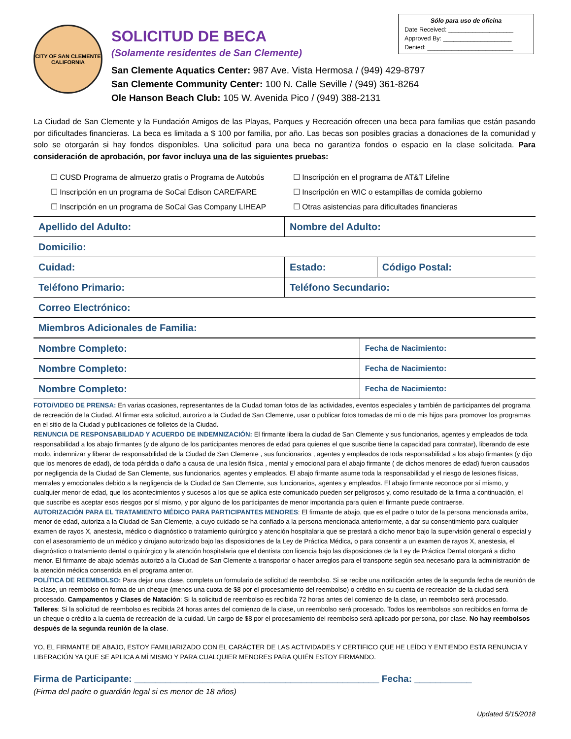Sólo para uso de oficina
Date Received: ___________________
Approved By: ____________________
Denied: _________________________
CITY OF SAN CLEMENTE
CALIFORNIA
SOLICITUD DE BECA
(Solamente residentes de San Clemente)
San Clemente Aquatics Center: 987 Ave. Vista Hermosa / (949) 429-8797
San Clemente Community Center: 100 N. Calle Seville / (949) 361-8264
Ole Hanson Beach Club: 105 W. Avenida Pico / (949) 388-2131
La Ciudad de San Clemente y la Fundación Amigos de las Playas, Parques y Recreación ofrecen una beca para familias que están pasando por dificultades financieras. La beca es limitada a $ 100 por familia, por año. Las becas son posibles gracias a donaciones de la comunidad y solo se otorgarán si hay fondos disponibles. Una solicitud para una beca no garantiza fondos o espacio en la clase solicitada. Para consideración de aprobación, por favor incluya una de las siguientes pruebas:
☐ CUSD Programa de almuerzo gratis o Programa de Autobús
☐ Inscripción en el programa de AT&T Lifeline
☐ Inscripción en un programa de SoCal Edison CARE/FARE
☐ Inscripción en WIC o estampillas de comida gobierno
☐ Inscripción en un programa de SoCal Gas Company LIHEAP
☐ Otras asistencias para dificultades financieras
| Apellido del Adulto: | Nombre del Adulto: | |
| Domicilio: | | |
| Cuidad: | Estado: | Código Postal: |
| Teléfono Primario: | Teléfono Secundario: | |
| Correo Electrónico: | | |
| Miembros Adicionales de Familia: | | |
| Nombre Completo: | Fecha de Nacimiento: |
| Nombre Completo: | Fecha de Nacimiento: |
| Nombre Completo: | Fecha de Nacimiento: |
FOTO/VIDEO DE PRENSA: En varias ocasiones, representantes de la Ciudad toman fotos de las actividades, eventos especiales y también de participantes del programa de recreación de la Ciudad. Al firmar esta solicitud, autorizo a la Ciudad de San Clemente, usar o publicar fotos tomadas de mi o de mis hijos para promover los programas en el sitio de la Ciudad y publicaciones de folletos de la Ciudad.
RENUNCIA DE RESPONSABILIDAD Y ACUERDO DE INDEMNIZACIÓN: El firmante libera la ciudad de San Clemente y sus funcionarios, agentes y empleados de toda responsabilidad a los abajo firmantes (y de alguno de los participantes menores de edad para quienes el que suscribe tiene la capacidad para contratar), liberando de este modo, indemnizar y liberar de responsabilidad de la Ciudad de San Clemente , sus funcionarios , agentes y empleados de toda responsabilidad a los abajo firmantes (y dijo que los menores de edad), de toda pérdida o daño a causa de una lesión física , mental y emocional para el abajo firmante ( de dichos menores de edad) fueron causados por negligencia de la Ciudad de San Clemente, sus funcionarios, agentes y empleados. El abajo firmante asume toda la responsabilidad y el riesgo de lesiones físicas, mentales y emocionales debido a la negligencia de la Ciudad de San Clemente, sus funcionarios, agentes y empleados. El abajo firmante reconoce por sí mismo, y cualquier menor de edad, que los acontecimientos y sucesos a los que se aplica este comunicado pueden ser peligrosos y, como resultado de la firma a continuación, el que suscribe es aceptar esos riesgos por sí mismo, y por alguno de los participantes de menor importancia para quien el firmante puede contraerse.
AUTORIZACIÓN PARA EL TRATAMIENTO MÉDICO PARA PARTICIPANTES MENORES: El firmante de abajo, que es el padre o tutor de la persona mencionada arriba, menor de edad, autoriza a la Ciudad de San Clemente, a cuyo cuidado se ha confiado a la persona mencionada anteriormente, a dar su consentimiento para cualquier examen de rayos X, anestesia, médico o diagnóstico o tratamiento quirúrgico y atención hospitalaria que se prestará a dicho menor bajo la supervisión general o especial y con el asesoramiento de un médico y cirujano autorizado bajo las disposiciones de la Ley de Práctica Médica, o para consentir a un examen de rayos X, anestesia, el diagnóstico o tratamiento dental o quirúrgico y la atención hospitalaria que el dentista con licencia bajo las disposiciones de la Ley de Práctica Dental otorgará a dicho menor. El firmante de abajo además autorizó a la Ciudad de San Clemente a transportar o hacer arreglos para el transporte según sea necesario para la administración de la atención médica consentida en el programa anterior.
POLÍTICA DE REEMBOLSO: Para dejar una clase, completa un formulario de solicitud de reembolso. Si se recibe una notificación antes de la segunda fecha de reunión de la clase, un reembolso en forma de un cheque (menos una cuota de $8 por el procesamiento del reembolso) o crédito en su cuenta de recreación de la ciudad será procesado. Campamentos y Clases de Natación: Si la solicitud de reembolso es recibida 72 horas antes del comienzo de la clase, un reembolso será procesado. Talleres: Si la solicitud de reembolso es recibida 24 horas antes del comienzo de la clase, un reembolso será procesado. Todos los reembolsos son recibidos en forma de un cheque o crédito a la cuenta de recreación de la cuidad. Un cargo de $8 por el procesamiento del reembolso será aplicado por persona, por clase. No hay reembolsos después de la segunda reunión de la clase.
YO, EL FIRMANTE DE ABAJO, ESTOY FAMILIARIZADO CON EL CARÁCTER DE LAS ACTIVIDADES Y CERTIFICO QUE HE LEÍDO Y ENTIENDO ESTA RENUNCIA Y LIBERACIÓN YA QUE SE APLICA A MÍ MISMO Y PARA CUALQUIER MENORES PARA QUIÉN ESTOY FIRMANDO.
Firma de Participante: _______________________________________________ Fecha: ___________
(Firma del padre o guardián legal si es menor de 18 años)
Updated 5/15/2018